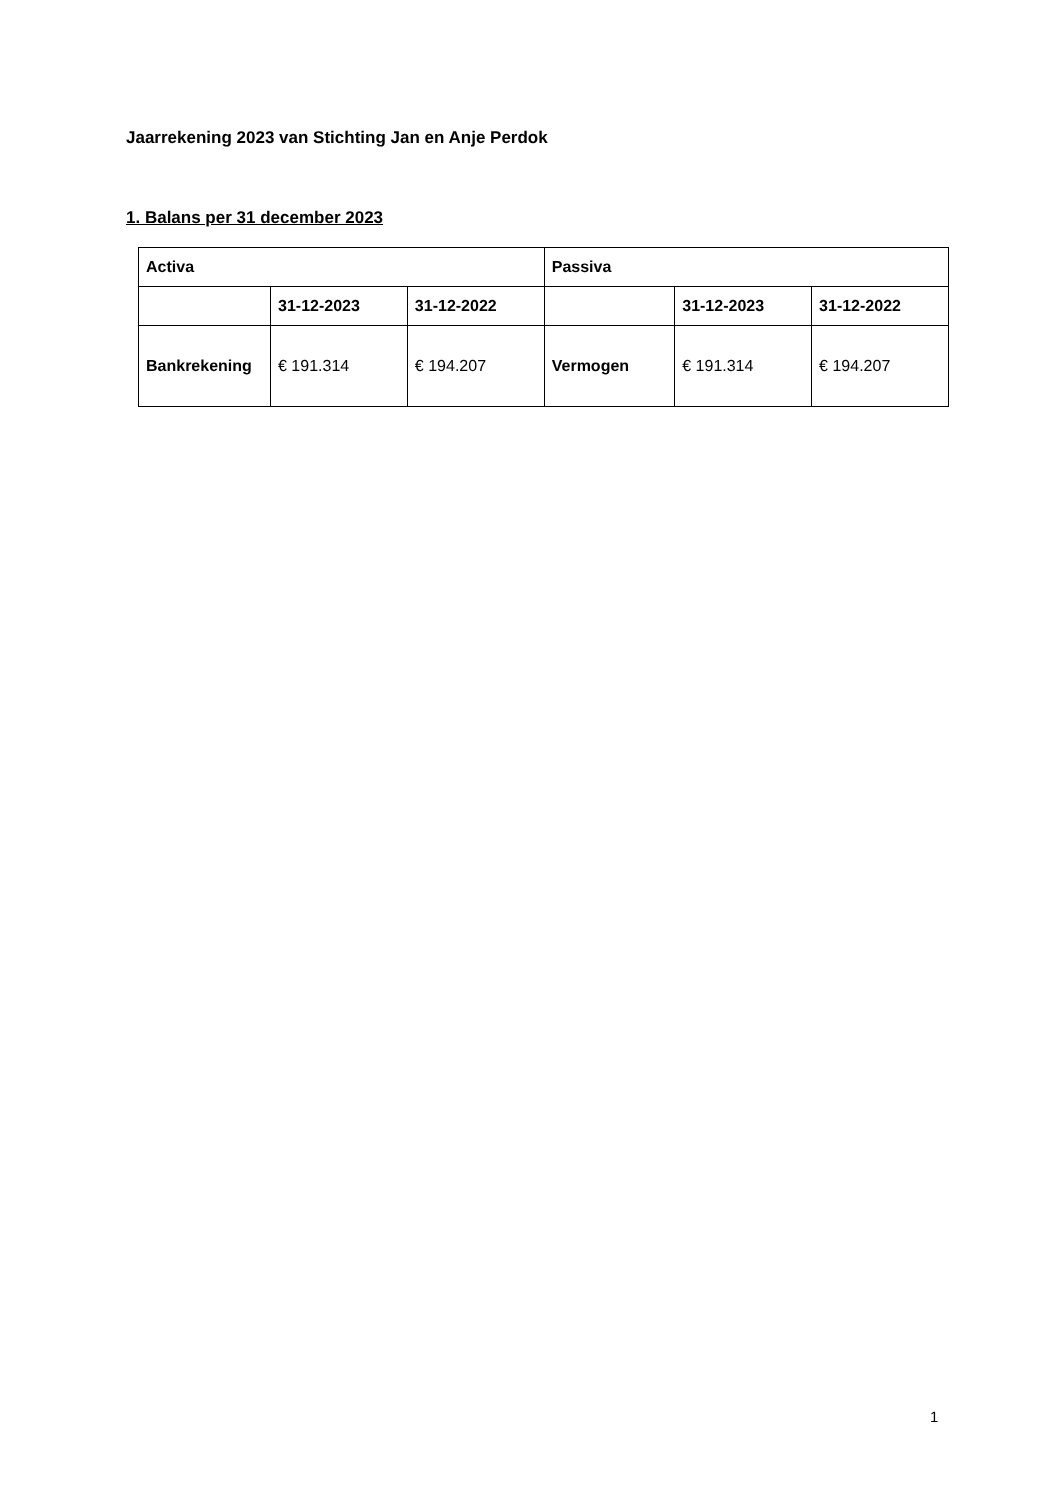Jaarrekening 2023 van Stichting Jan en Anje Perdok
1. Balans per 31 december 2023
| Activa | | | Passiva | | |
| --- | --- | --- | --- | --- | --- |
| | 31-12-2023 | 31-12-2022 | | 31-12-2023 | 31-12-2022 |
| Bankrekening | € 191.314 | € 194.207 | Vermogen | € 191.314 | € 194.207 |
1